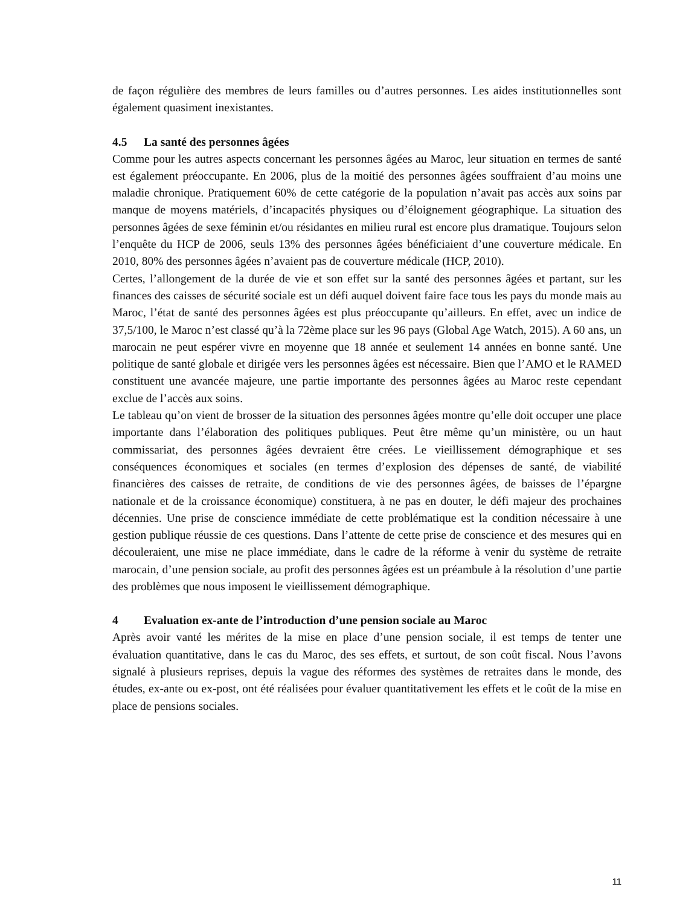de façon régulière des membres de leurs familles ou d’autres personnes. Les aides institutionnelles sont également quasiment inexistantes.
4.5 La santé des personnes âgées
Comme pour les autres aspects concernant les personnes âgées au Maroc, leur situation en termes de santé est également préoccupante. En 2006, plus de la moitié des personnes âgées souffraient d’au moins une maladie chronique. Pratiquement 60% de cette catégorie de la population n’avait pas accès aux soins par manque de moyens matériels, d’incapacités physiques ou d’éloignement géographique. La situation des personnes âgées de sexe féminin et/ou résidantes en milieu rural est encore plus dramatique. Toujours selon l’enquête du HCP de 2006, seuls 13% des personnes âgées bénéficiaient d’une couverture médicale. En 2010, 80% des personnes âgées n’avaient pas de couverture médicale (HCP, 2010).
Certes, l’allongement de la durée de vie et son effet sur la santé des personnes âgées et partant, sur les finances des caisses de sécurité sociale est un défi auquel doivent faire face tous les pays du monde mais au Maroc, l’état de santé des personnes âgées est plus préoccupante qu’ailleurs. En effet, avec un indice de 37,5/100, le Maroc n’est classé qu’à la 72ème place sur les 96 pays (Global Age Watch, 2015). A 60 ans, un marocain ne peut espérer vivre en moyenne que 18 année et seulement 14 années en bonne santé. Une politique de santé globale et dirigée vers les personnes âgées est nécessaire. Bien que l’AMO et le RAMED constituent une avancée majeure, une partie importante des personnes âgées au Maroc reste cependant exclue de l’accès aux soins.
Le tableau qu’on vient de brosser de la situation des personnes âgées montre qu’elle doit occuper une place importante dans l’élaboration des politiques publiques. Peut être même qu’un ministère, ou un haut commissariat, des personnes âgées devraient être crées. Le vieillissement démographique et ses conséquences économiques et sociales (en termes d’explosion des dépenses de santé, de viabilité financières des caisses de retraite, de conditions de vie des personnes âgées, de baisses de l’épargne nationale et de la croissance économique) constituera, à ne pas en douter, le défi majeur des prochaines décennies. Une prise de conscience immédiate de cette problématique est la condition nécessaire à une gestion publique réussie de ces questions. Dans l’attente de cette prise de conscience et des mesures qui en découleraient, une mise ne place immédiate, dans le cadre de la réforme à venir du système de retraite marocain, d’une pension sociale, au profit des personnes âgées est un préambule à la résolution d’une partie des problèmes que nous imposent le vieillissement démographique.
4 Evaluation ex-ante de l’introduction d’une pension sociale au Maroc
Après avoir vanté les mérites de la mise en place d’une pension sociale, il est temps de tenter une évaluation quantitative, dans le cas du Maroc, des ses effets, et surtout, de son coût fiscal. Nous l’avons signalé à plusieurs reprises, depuis la vague des réformes des systèmes de retraites dans le monde, des études, ex-ante ou ex-post, ont été réalisées pour évaluer quantitativement les effets et le coût de la mise en place de pensions sociales.
11